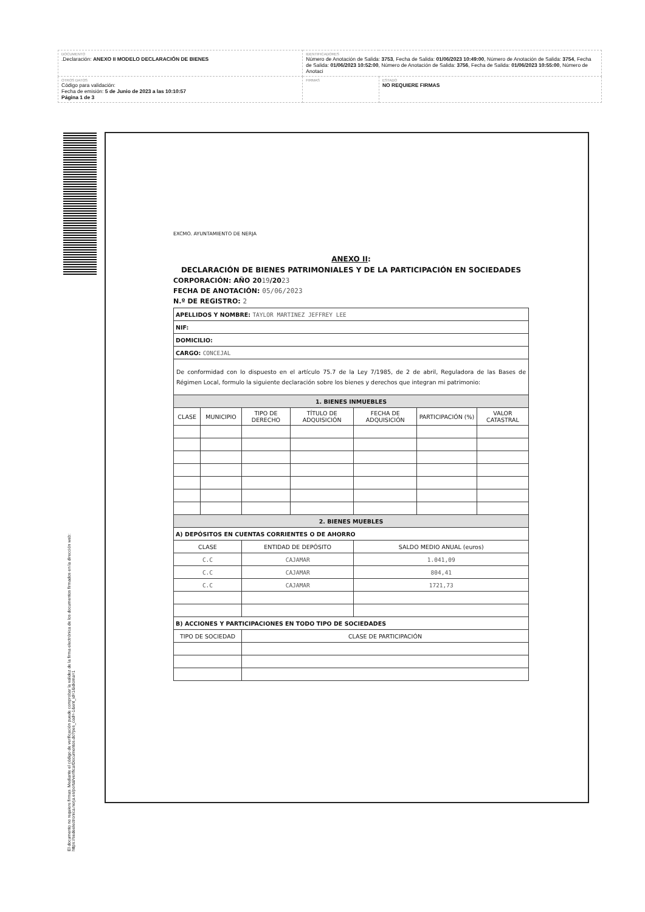| DOCUMENTO .Declaración: ANEXO II MODELO DECLARACIÓN DE BIENES | IDENTIFICADORES Número de Anotación de Salida: 3753 , Fecha de Salida: 01/06/2023 10:49:00 , Número de Anotación de Salida: 3754 , Fecha de Salida: 01/06/2023 10:52:00 , Número de Anotación de Salida: 3756 , Fecha de Salida: 01/06/2023 10:55:00 , Número de Anotaci | |
| OTROS DATOS Código para validación: Fecha de emisión: 5 de Junio de 2023 a las 10:10:57 Página 1 de 3 | FIRMAS | ESTADO NO REQUIERE FIRMAS |
EXCMO. AYUNTAMIENTO DE NERJA
ANEXO II:
DECLARACIÓN DE BIENES PATRIMONIALES Y DE LA PARTICIPACIÓN EN SOCIEDADES
CORPORACIÓN: AÑO 2019/2023
FECHA DE ANOTACIÓN: 05/06/2023
N.º DE REGISTRO: 2
| APELLIDOS Y NOMBRE: TAYLOR MARTINEZ JEFFREY LEE | | | | | | |
| NIF: | | | | | | |
| DOMICILIO: | | | | | | |
| CARGO: CONCEJAL | | | | | | |
| De conformidad con lo dispuesto en el artículo 75.7 de la Ley 7/1985, de 2 de abril, Reguladora de las Bases de Régimen Local, formulo la siguiente declaración sobre los bienes y derechos que integran mi patrimonio: | | | | | | |
| 1. BIENES INMUEBLES | | | | | | |
| CLASE | MUNICIPIO | TIPO DE DERECHO | TÍTULO DE ADQUISICIÓN | FECHA DE ADQUISICIÓN | PARTICIPACIÓN (%) | VALOR CATASTRAL |
| 2. BIENES MUEBLES | | | | | | |
| A) DEPÓSITOS EN CUENTAS CORRIENTES O DE AHORRO | | | | | | |
| CLASE | | ENTIDAD DE DEPÓSITO | | SALDO MEDIO ANUAL (euros) | | |
| C.C | | CAJAMAR | | 1.041,09 | | |
| C.C | | CAJAMAR | | 804,41 | | |
| C.C | | CAJAMAR | | 1721,73 | | |
| B) ACCIONES Y PARTICIPACIONES EN TODO TIPO DE SOCIEDADES | | | | | | |
| TIPO DE SOCIEDAD | | CLASE DE PARTICIPACIÓN | | | | |
El documento no requiere firmas. Mediante el código de verificación puede comprobar la validez de la firma electrónica de los documentos firmados en la dirección web: https://sedeelectronica.nerja.es/portal/verificarDocumentos.do?pes_cod=-1&ent_id=1&idioma=1